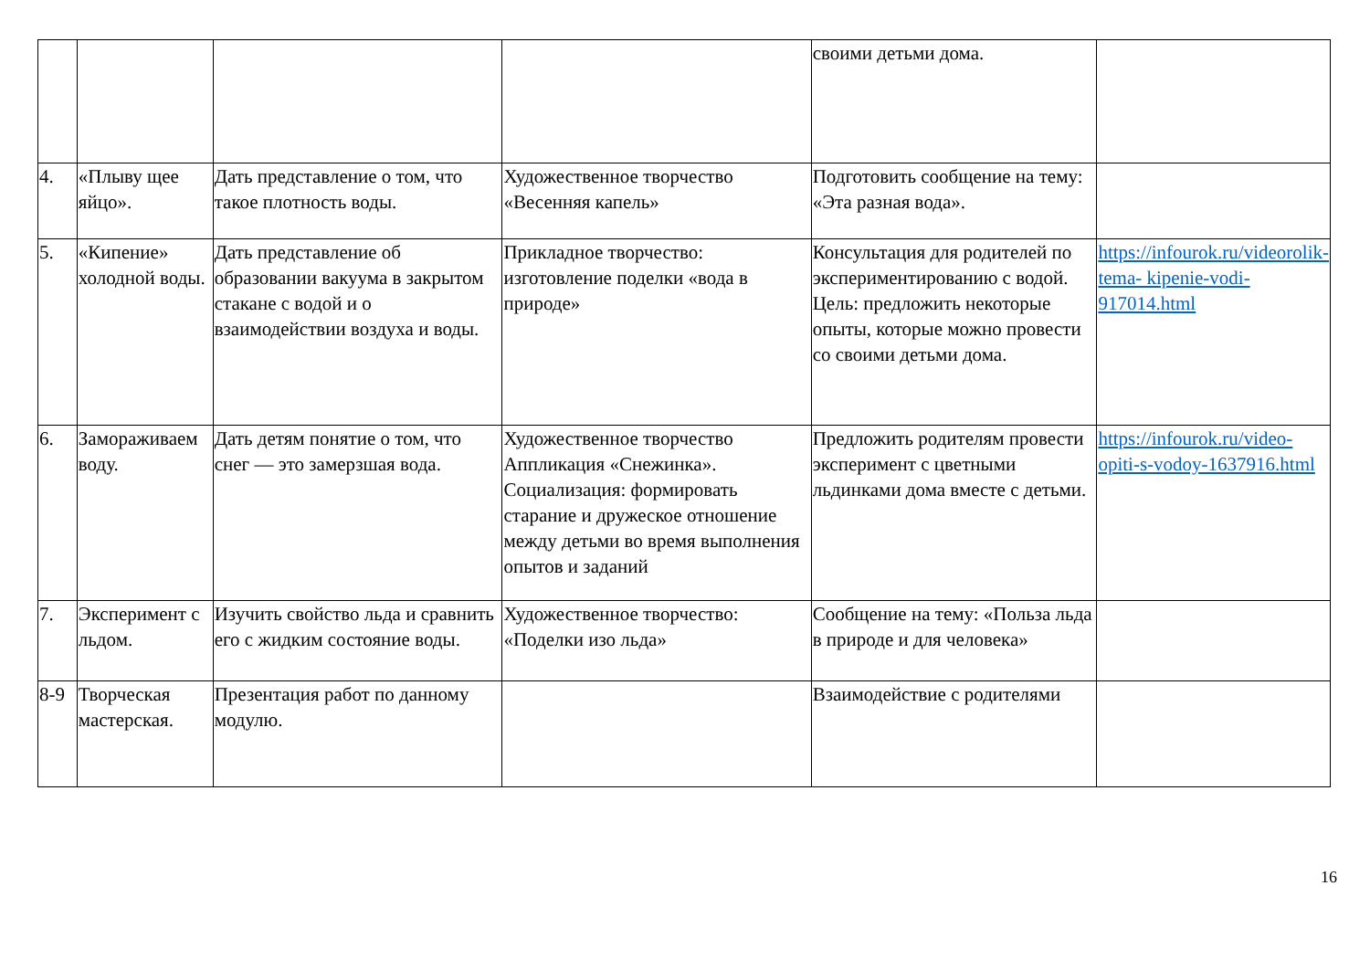| | | | | своими детьми дома. | |
| 4. | «Плыву щее яйцо». | Дать представление о том, что такое плотность воды. | Художественное творчество «Весенняя капель» | Подготовить сообщение на тему: «Эта разная вода». | |
| 5. | «Кипение» холодной воды. | Дать представление об образовании вакуума в закрытом стакане с водой и о взаимодействии воздуха и воды. | Прикладное творчество: изготовление поделки «вода в природе» | Консультация для родителей по экспериментированию с водой. Цель: предложить некоторые опыты, которые можно провести со своими детьми дома. | https://infourok.ru/videorolik-tema- kipenie-vodi-917014.html |
| 6. | Замораживаем воду. | Дать детям понятие о том, что снег — это замерзшая вода. | Художественное творчество Аппликация «Снежинка». Социализация: формировать старание и дружеское отношение между детьми во время выполнения опытов и заданий | Предложить родителям провести эксперимент с цветными льдинками дома вместе с детьми. | https://infourok.ru/video-opiti-s-vodoy-1637916.html |
| 7. | Эксперимент с льдом. | Изучить свойство льда и сравнить его с жидким состояние воды. | Художественное творчество: «Поделки изо льда» | Сообщение на тему: «Польза льда в природе и для человека» | |
| 8-9 | Творческая мастерская. | Презентация работ по данному модулю. | | Взаимодействие с родителями | |
16